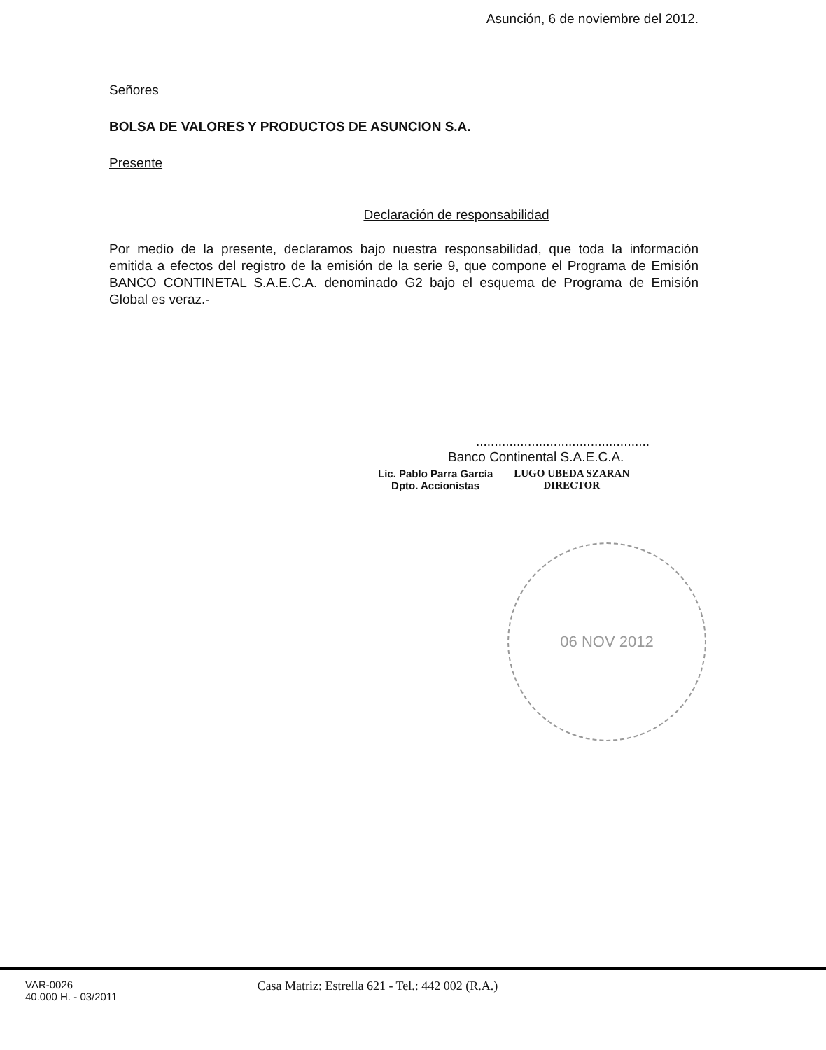Asunción, 6 de noviembre del 2012.
Señores
BOLSA DE VALORES Y PRODUCTOS DE ASUNCION S.A.
Presente
Declaración de responsabilidad
Por medio de la presente, declaramos bajo nuestra responsabilidad, que toda la información emitida a efectos del registro de la emisión de la serie 9, que compone el Programa de Emisión BANCO CONTINETAL S.A.E.C.A. denominado G2 bajo el esquema de Programa de Emisión Global es veraz.-
...............................................
Banco Continental S.A.E.C.A.
Lic. Pablo Parra García
Dpto. Accionistas
LUGO UBEDA SZARAN
DIRECTOR
06 NOV 2012
VAR-0026
40.000 H. - 03/2011
Casa Matriz: Estrella 621 - Tel.: 442 002 (R.A.)